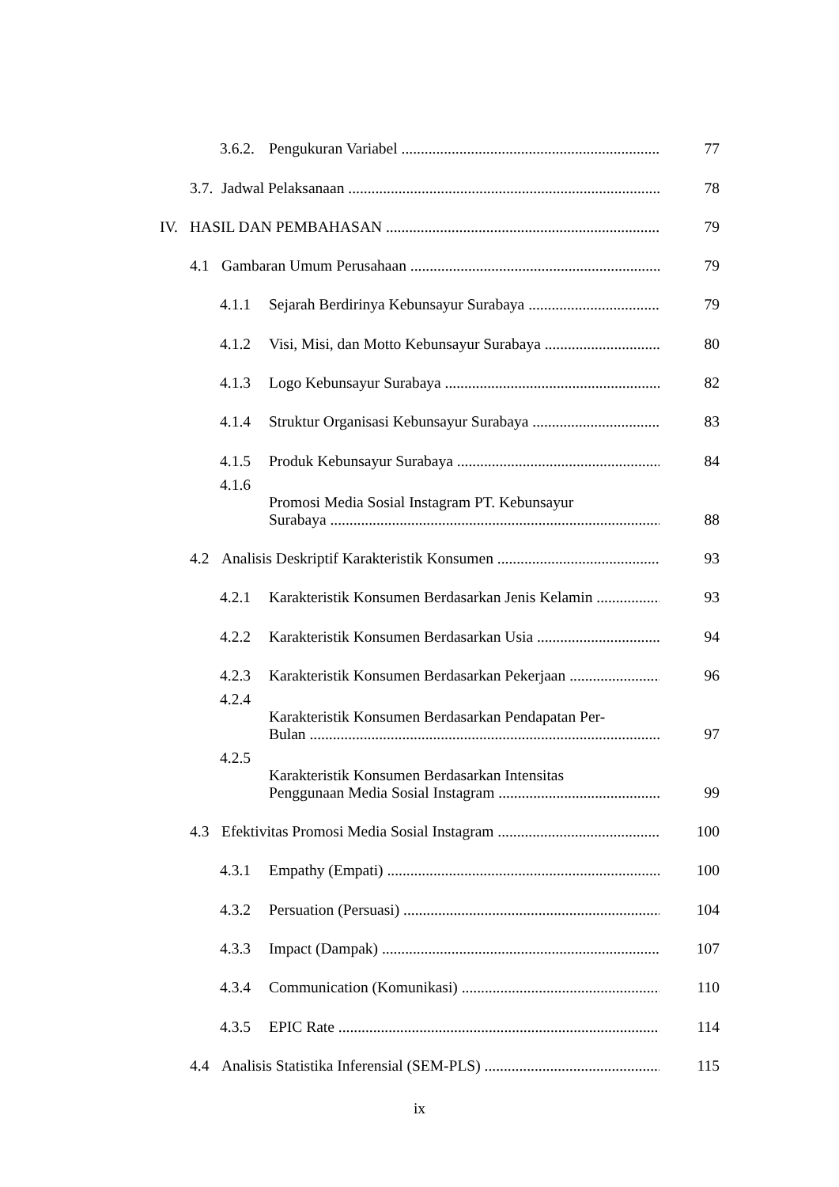3.6.2.
Pengukuran Variabel
77
3.7.
Jadwal Pelaksanaan
78
IV.
HASIL DAN PEMBAHASAN
79
4.1
Gambaran Umum Perusahaan
79
4.1.1
Sejarah Berdirinya Kebunsayur Surabaya
79
4.1.2
Visi, Misi, dan Motto Kebunsayur Surabaya
80
4.1.3
Logo Kebunsayur Surabaya
82
4.1.4
Struktur Organisasi Kebunsayur Surabaya
83
4.1.5
Produk Kebunsayur Surabaya
84
4.1.6
Promosi Media Sosial Instagram PT. Kebunsayur
Surabaya
88
4.2
Analisis Deskriptif Karakteristik Konsumen
93
4.2.1
Karakteristik Konsumen Berdasarkan Jenis Kelamin
93
4.2.2
Karakteristik Konsumen Berdasarkan Usia
94
4.2.3
Karakteristik Konsumen Berdasarkan Pekerjaan
96
4.2.4
Karakteristik Konsumen Berdasarkan Pendapatan Per-
Bulan
97
4.2.5
Karakteristik Konsumen Berdasarkan Intensitas
Penggunaan Media Sosial Instagram
99
4.3
Efektivitas Promosi Media Sosial Instagram
100
4.3.1
Empathy (Empati)
100
4.3.2
Persuation (Persuasi)
104
4.3.3
Impact (Dampak)
107
4.3.4
Communication (Komunikasi)
110
4.3.5
EPIC Rate
114
4.4
Analisis Statistika Inferensial (SEM-PLS)
115
ix